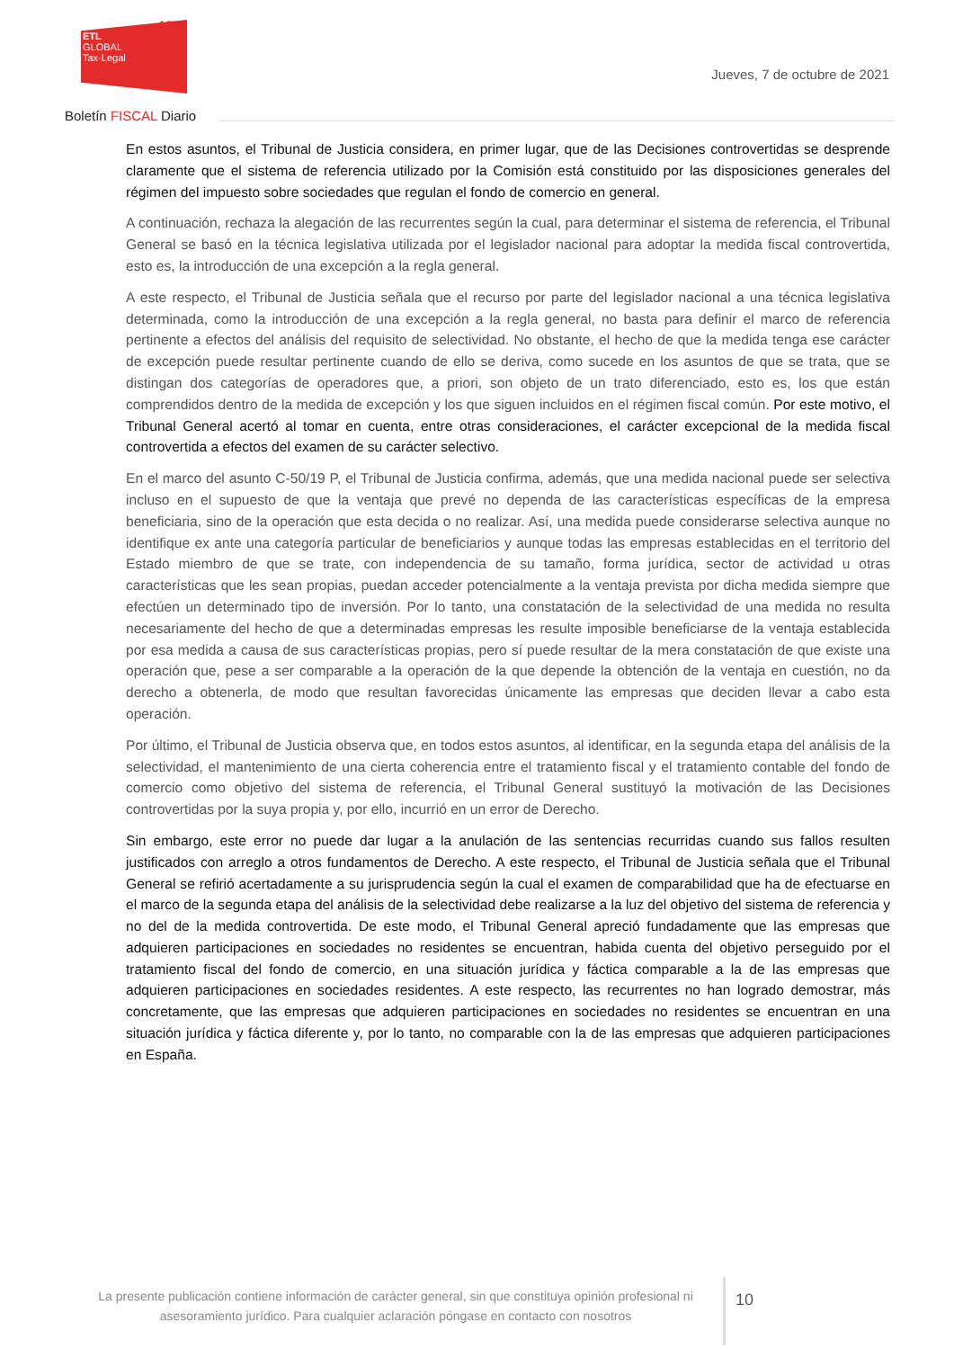ADD
ETL
GLOBAL
Tax·Legal
Jueves, 7 de octubre de 2021
Boletín FISCAL Diario
En estos asuntos, el Tribunal de Justicia considera, en primer lugar, que de las Decisiones controvertidas se desprende claramente que el sistema de referencia utilizado por la Comisión está constituido por las disposiciones generales del régimen del impuesto sobre sociedades que regulan el fondo de comercio en general.
A continuación, rechaza la alegación de las recurrentes según la cual, para determinar el sistema de referencia, el Tribunal General se basó en la técnica legislativa utilizada por el legislador nacional para adoptar la medida fiscal controvertida, esto es, la introducción de una excepción a la regla general.
A este respecto, el Tribunal de Justicia señala que el recurso por parte del legislador nacional a una técnica legislativa determinada, como la introducción de una excepción a la regla general, no basta para definir el marco de referencia pertinente a efectos del análisis del requisito de selectividad. No obstante, el hecho de que la medida tenga ese carácter de excepción puede resultar pertinente cuando de ello se deriva, como sucede en los asuntos de que se trata, que se distingan dos categorías de operadores que, a priori, son objeto de un trato diferenciado, esto es, los que están comprendidos dentro de la medida de excepción y los que siguen incluidos en el régimen fiscal común. Por este motivo, el Tribunal General acertó al tomar en cuenta, entre otras consideraciones, el carácter excepcional de la medida fiscal controvertida a efectos del examen de su carácter selectivo.
En el marco del asunto C-50/19 P, el Tribunal de Justicia confirma, además, que una medida nacional puede ser selectiva incluso en el supuesto de que la ventaja que prevé no dependa de las características específicas de la empresa beneficiaria, sino de la operación que esta decida o no realizar. Así, una medida puede considerarse selectiva aunque no identifique ex ante una categoría particular de beneficiarios y aunque todas las empresas establecidas en el territorio del Estado miembro de que se trate, con independencia de su tamaño, forma jurídica, sector de actividad u otras características que les sean propias, puedan acceder potencialmente a la ventaja prevista por dicha medida siempre que efectúen un determinado tipo de inversión. Por lo tanto, una constatación de la selectividad de una medida no resulta necesariamente del hecho de que a determinadas empresas les resulte imposible beneficiarse de la ventaja establecida por esa medida a causa de sus características propias, pero sí puede resultar de la mera constatación de que existe una operación que, pese a ser comparable a la operación de la que depende la obtención de la ventaja en cuestión, no da derecho a obtenerla, de modo que resultan favorecidas únicamente las empresas que deciden llevar a cabo esta operación.
Por último, el Tribunal de Justicia observa que, en todos estos asuntos, al identificar, en la segunda etapa del análisis de la selectividad, el mantenimiento de una cierta coherencia entre el tratamiento fiscal y el tratamiento contable del fondo de comercio como objetivo del sistema de referencia, el Tribunal General sustituyó la motivación de las Decisiones controvertidas por la suya propia y, por ello, incurrió en un error de Derecho.
Sin embargo, este error no puede dar lugar a la anulación de las sentencias recurridas cuando sus fallos resulten justificados con arreglo a otros fundamentos de Derecho. A este respecto, el Tribunal de Justicia señala que el Tribunal General se refirió acertadamente a su jurisprudencia según la cual el examen de comparabilidad que ha de efectuarse en el marco de la segunda etapa del análisis de la selectividad debe realizarse a la luz del objetivo del sistema de referencia y no del de la medida controvertida. De este modo, el Tribunal General apreció fundadamente que las empresas que adquieren participaciones en sociedades no residentes se encuentran, habida cuenta del objetivo perseguido por el tratamiento fiscal del fondo de comercio, en una situación jurídica y fáctica comparable a la de las empresas que adquieren participaciones en sociedades residentes. A este respecto, las recurrentes no han logrado demostrar, más concretamente, que las empresas que adquieren participaciones en sociedades no residentes se encuentran en una situación jurídica y fáctica diferente y, por lo tanto, no comparable con la de las empresas que adquieren participaciones en España.
La presente publicación contiene información de carácter general, sin que constituya opinión profesional ni asesoramiento jurídico. Para cualquier aclaración póngase en contacto con nosotros
10